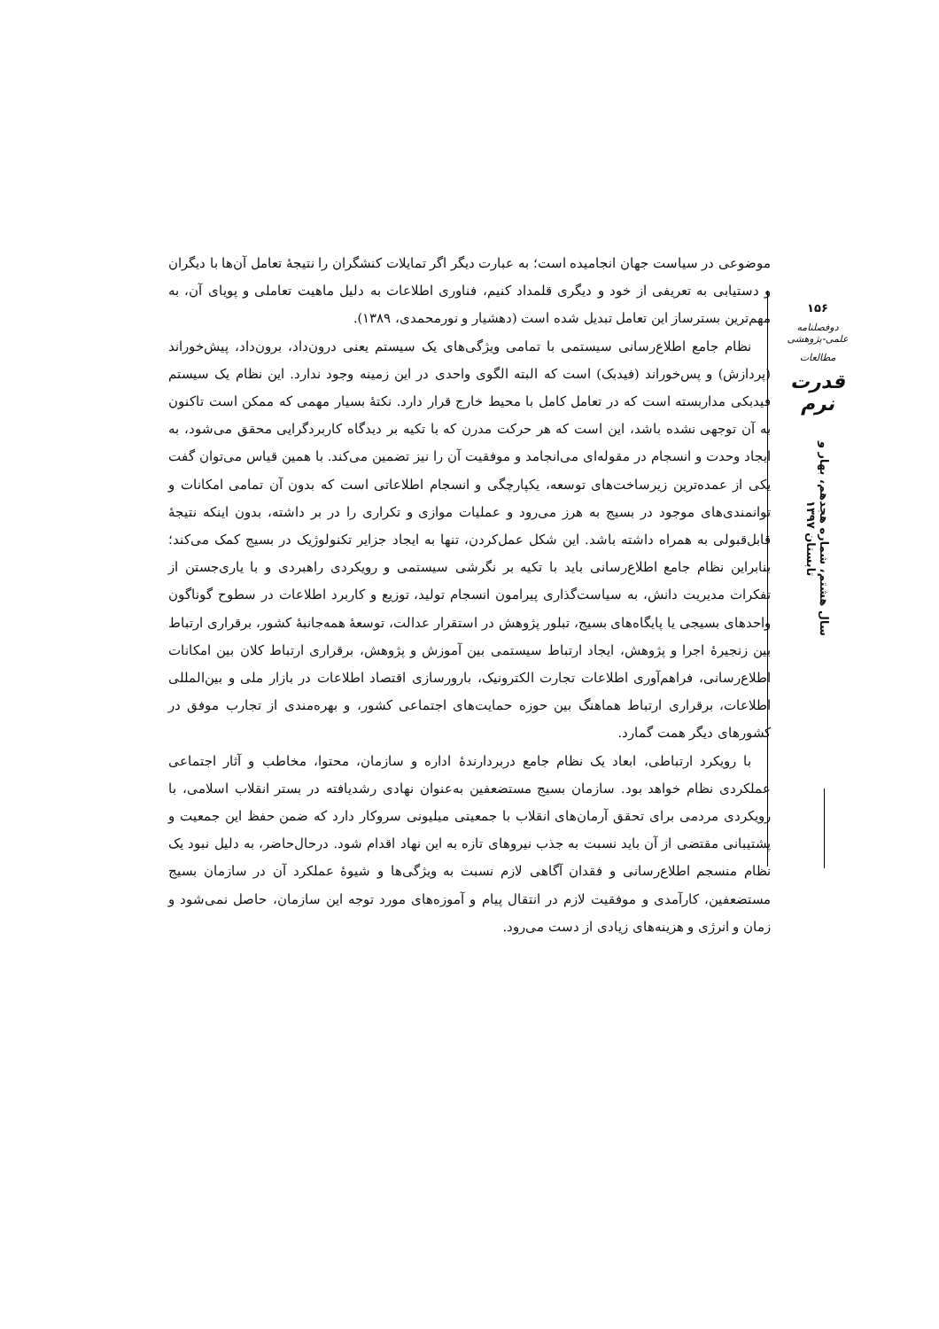موضوعی در سیاست جهان انجامیده است؛ به عبارت دیگر اگر تمایلات کنشگران را نتیجهٔ تعامل آن‌ها با دیگران و دستیابی به تعریفی از خود و دیگری قلمداد کنیم، فناوری اطلاعات به دلیل ماهیت تعاملی و پویای آن، به مهم‌ترین بسترساز این تعامل تبدیل شده است (دهشیار و نورمحمدی، ۱۳۸۹).
نظام جامع اطلاع‌رسانی سیستمی با تمامی ویژگی‌های یک سیستم یعنی درون‌داد، برون‌داد، پیش‌خوراند (پردازش) و پس‌خوراند (فیدبک) است که البته الگوی واحدی در این زمینه وجود ندارد. این نظام یک سیستم فیدبکی مداربسته است که در تعامل کامل با محیط خارج قرار دارد. نکتهٔ بسیار مهمی که ممکن است تاکنون به آن توجهی نشده باشد، این است که هر حرکت مدرن که با تکیه بر دیدگاه کاربردگرایی محقق می‌شود، به ایجاد وحدت و انسجام در مقوله‌ای می‌انجامد و موفقیت آن را نیز تضمین می‌کند. با همین قیاس می‌توان گفت یکی از عمده‌ترین زیرساخت‌های توسعه، یکپارچگی و انسجام اطلاعاتی است که بدون آن تمامی امکانات و توانمندی‌های موجود در بسیج به هرز می‌رود و عملیات موازی و تکراری را در بر داشته، بدون اینکه نتیجهٔ قابل‌قبولی به همراه داشته باشد. این شکل عمل‌کردن، تنها به ایجاد جزایر تکنولوژیک در بسیج کمک می‌کند؛ بنابراین نظام جامع اطلاع‌رسانی باید با تکیه بر نگرشی سیستمی و رویکردی راهبردی و با یاری‌جستن از تفکرات مدیریت دانش، به سیاست‌گذاری پیرامون انسجام تولید، توزیع و کاربرد اطلاعات در سطوح گوناگون واحدهای بسیجی یا پایگاه‌های بسیج، تبلور پژوهش در استقرار عدالت، توسعهٔ همه‌جانبهٔ کشور، برقراری ارتباط بین زنجیرهٔ اجرا و پژوهش، ایجاد ارتباط سیستمی بین آموزش و پژوهش، برقراری ارتباط کلان بین امکانات اطلاع‌رسانی، فراهم‌آوری اطلاعات تجارت الکترونیک، بارورسازی اقتصاد اطلاعات در بازار ملی و بین‌المللی اطلاعات، برقراری ارتباط هماهنگ بین حوزه حمایت‌های اجتماعی کشور، و بهره‌مندی از تجارب موفق در کشورهای دیگر همت گمارد.
با رویکرد ارتباطی، ابعاد یک نظام جامع دربردارندهٔ اداره و سازمان، محتوا، مخاطب و آثار اجتماعی عملکردی نظام خواهد بود. سازمان بسیج مستضعفین به‌عنوان نهادی رشدیافته در بستر انقلاب اسلامی، با رویکردی مردمی برای تحقق آرمان‌های انقلاب با جمعیتی میلیونی سروکار دارد که ضمن حفظ این جمعیت و پشتیبانی مقتضی از آن باید نسبت به جذب نیروهای تازه به این نهاد اقدام شود. درحال‌حاضر، به دلیل نبود یک نظام منسجم اطلاع‌رسانی و فقدان آگاهی لازم نسبت به ویژگی‌ها و شیوهٔ عملکرد آن در سازمان بسیج مستضعفین، کارآمدی و موفقیت لازم در انتقال پیام و آموزه‌های مورد توجه این سازمان، حاصل نمی‌شود و زمان و انرژی و هزینه‌های زیادی از دست می‌رود.
۱۵۶
دوفصلنامه علمی-پژوهشی
مطالعات
قدرت نرم
سال هشتم، شماره هجدهم، بهار و تابستان ۱۳۹۷